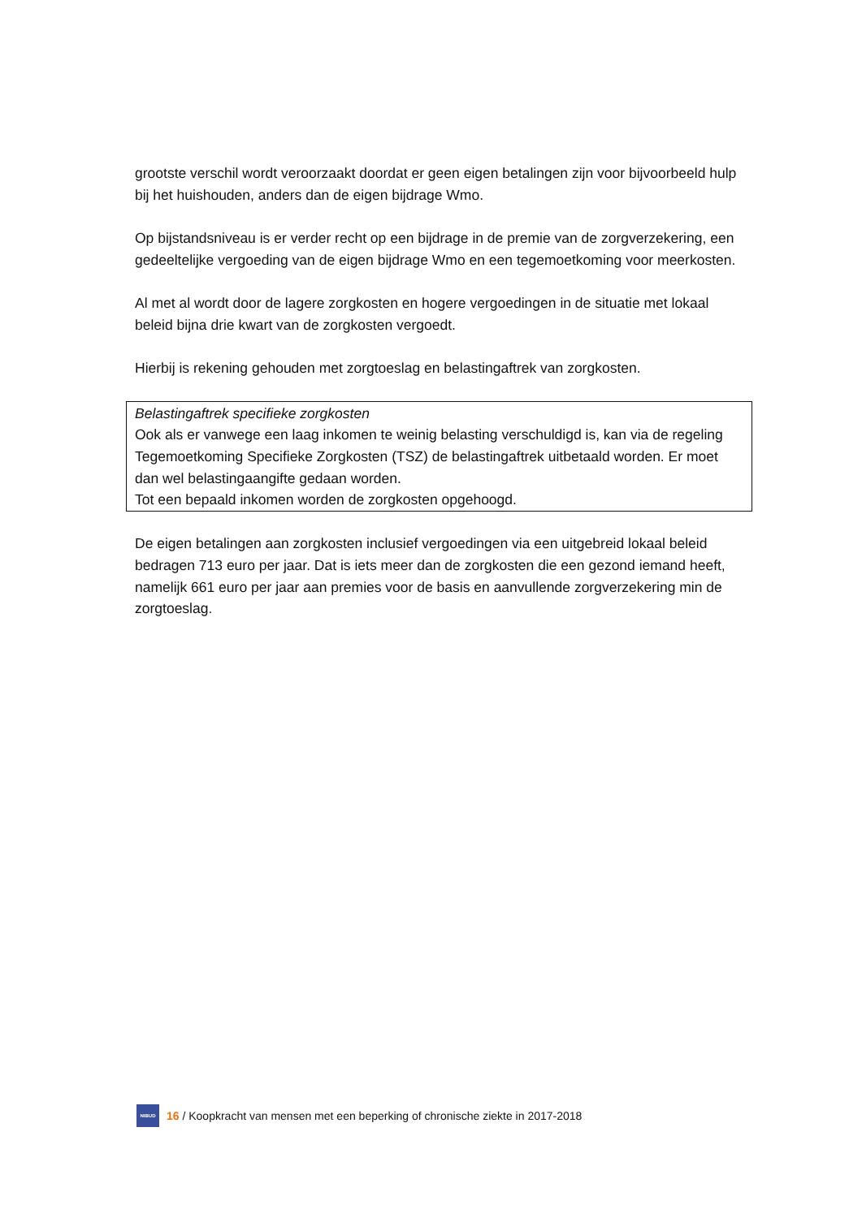grootste verschil wordt veroorzaakt doordat er geen eigen betalingen zijn voor bijvoorbeeld hulp bij het huishouden, anders dan de eigen bijdrage Wmo.
Op bijstandsniveau is er verder recht op een bijdrage in de premie van de zorgverzekering, een gedeeltelijke vergoeding van de eigen bijdrage Wmo en een tegemoetkoming voor meerkosten.
Al met al wordt door de lagere zorgkosten en hogere vergoedingen in de situatie met lokaal beleid bijna drie kwart van de zorgkosten vergoedt.
Hierbij is rekening gehouden met zorgtoeslag en belastingaftrek van zorgkosten.
Belastingaftrek specifieke zorgkosten
Ook als er vanwege een laag inkomen te weinig belasting verschuldigd is, kan via de regeling Tegemoetkoming Specifieke Zorgkosten (TSZ) de belastingaftrek uitbetaald worden. Er moet dan wel belastingaangifte gedaan worden.
Tot een bepaald inkomen worden de zorgkosten opgehoogd.
De eigen betalingen aan zorgkosten inclusief vergoedingen via een uitgebreid lokaal beleid bedragen 713 euro per jaar. Dat is iets meer dan de zorgkosten die een gezond iemand heeft, namelijk 661 euro per jaar aan premies voor de basis en aanvullende zorgverzekering min de zorgtoeslag.
NIBUD
16 / Koopkracht van mensen met een beperking of chronische ziekte in 2017-2018